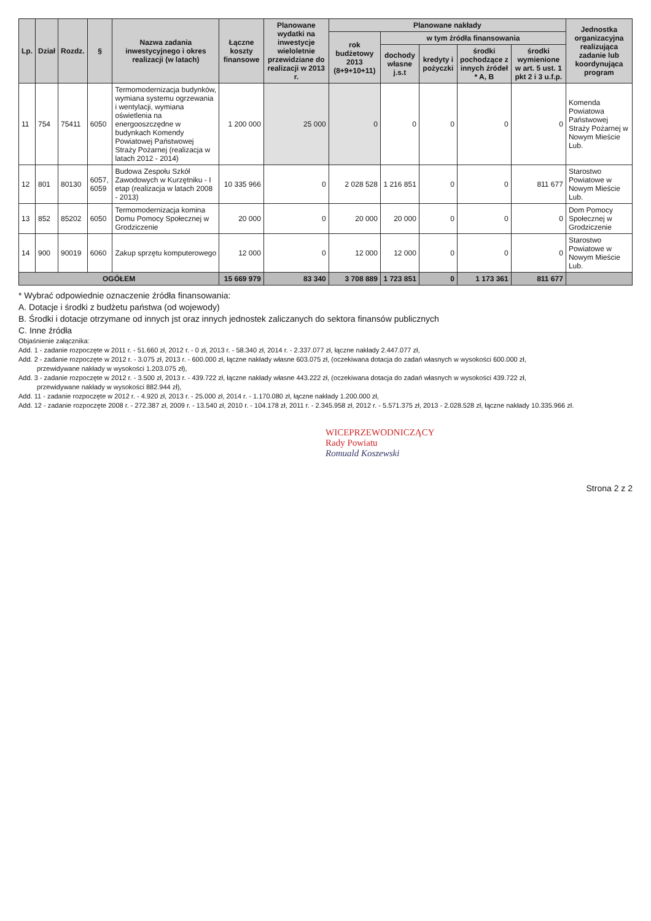| Lp. | Dział | Rozdz. | § | Nazwa zadania inwestycyjnego i okres realizacji (w latach) | Łączne koszty finansowe | Planowane wydatki na inwestycje wieloletnie przewidziane do realizacji w 2013 r. | Planowane nakłady | | | | | Jednostka organizacyjna realizująca zadanie lub koordynująca program |
| --- | --- | --- | --- | --- | --- | --- | --- | --- | --- | --- | --- | --- |
| | | | | | | | rok budżetowy 2013 (8+9+10+11) | w tym źródła finansowania | | | | |
| | | | | | | | | dochody własne j.s.t | kredyty i pożyczki | środki pochodzące z innych źródeł * A, B | środki wymienione w art. 5 ust. 1 pkt 2 i 3 u.f.p. | |
| 11 | 754 | 75411 | 6050 | Termomodernizacja budynków, wymiana systemu ogrzewania i wentylacji, wymiana oświetlenia na energooszczędne w budynkach Komendy Powiatowej Państwowej Straży Pożarnej (realizacja w latach 2012 - 2014) | 1 200 000 | 25 000 | 0 | 0 | 0 | 0 | 0 | Komenda Powiatowa Państwowej Straży Pożarnej w Nowym Mieście Lub. |
| 12 | 801 | 80130 | 6057, 6059 | Budowa Zespołu Szkół Zawodowych w Kurzętniku - I etap (realizacja w latach 2008 - 2013) | 10 335 966 | 0 | 2 028 528 | 1 216 851 | 0 | 0 | 811 677 | Starostwo Powiatowe w Nowym Mieście Lub. |
| 13 | 852 | 85202 | 6050 | Termomodernizacja komina Domu Pomocy Społecznej w Grodziczenie | 20 000 | 0 | 20 000 | 20 000 | 0 | 0 | 0 | Dom Pomocy Społecznej w Grodziczenie |
| 14 | 900 | 90019 | 6060 | Zakup sprzętu komputerowego | 12 000 | 0 | 12 000 | 12 000 | 0 | 0 | 0 | Starostwo Powiatowe w Nowym Mieście Lub. |
| OGÓŁEM | | | | | 15 669 979 | 83 340 | 3 708 889 | 1 723 851 | 0 | 1 173 361 | 811 677 | |
* Wybrać odpowiednie oznaczenie źródła finansowania:
A. Dotacje i środki z budżetu państwa (od wojewody)
B. Środki i dotacje otrzymane od innych jst oraz innych jednostek zaliczanych do sektora finansów publicznych
C. Inne źródła
Objaśnienie załącznika:
Add. 1 - zadanie rozpoczęte w 2011 r. - 51.660 zł, 2012 r. - 0 zł, 2013 r. - 58.340 zł, 2014 r. - 2.337.077 zł, łączne nakłady 2.447.077 zł,
Add. 2 - zadanie rozpoczęte w 2012 r. - 3.075 zł, 2013 r. - 600.000 zł, łączne nakłady własne 603.075 zł, (oczekiwana dotacja do zadań własnych w wysokości 600.000 zł,
przewidywane nakłady w wysokości 1.203.075 zł),
Add. 3 - zadanie rozpoczęte w 2012 r. - 3.500 zł, 2013 r. - 439.722 zł, łączne nakłady własne 443.222 zł, (oczekiwana dotacja do zadań własnych w wysokości 439.722 zł,
przewidywane nakłady w wysokości 882.944 zł),
Add. 11 - zadanie rozpoczęte w 2012 r. - 4.920 zł, 2013 r. - 25.000 zł, 2014 r. - 1.170.080 zł, łączne nakłady 1.200.000 zł,
Add. 12 - zadanie rozpoczęte 2008 r. - 272.387 zł, 2009 r. - 13.540 zł, 2010 r. - 104.178 zł, 2011 r. - 2.345.958 zł, 2012 r. - 5.571.375 zł, 2013 - 2.028.528 zł, łączne nakłady 10.335.966 zł.
WICEPRZEWODNICZĄCY
Rady Powiatu
Romuald Koszewski
Strona 2 z 2